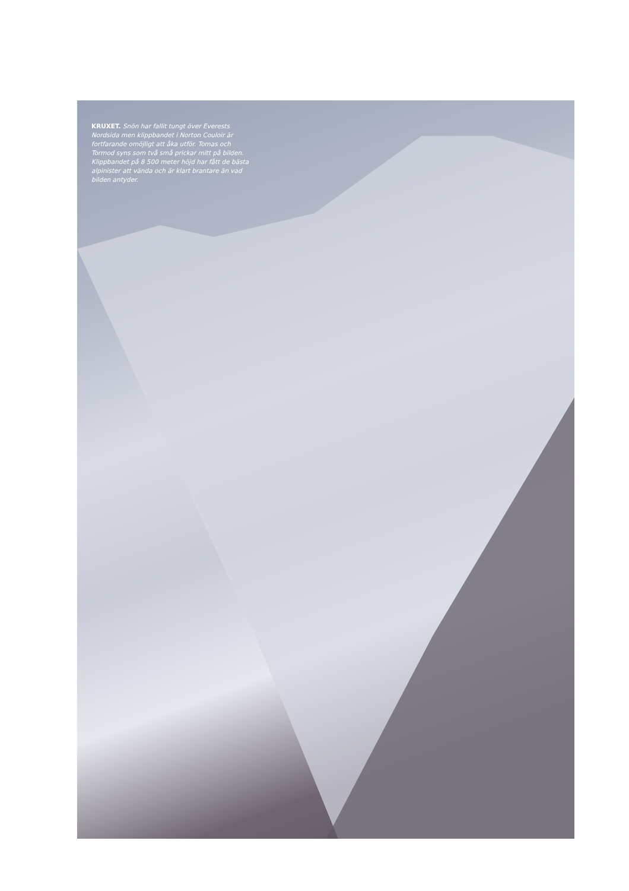KRUXET. Snön har fallit tungt över Everests Nordsida men klippbandet i Norton Couloir är fortfarande omöjligt att åka utför. Tomas och Tormod syns som två små prickar mitt på bilden. Klippbandet på 8 500 meter höjd har fått de bästa alpinister att vända och är klart brantare än vad bilden antyder.